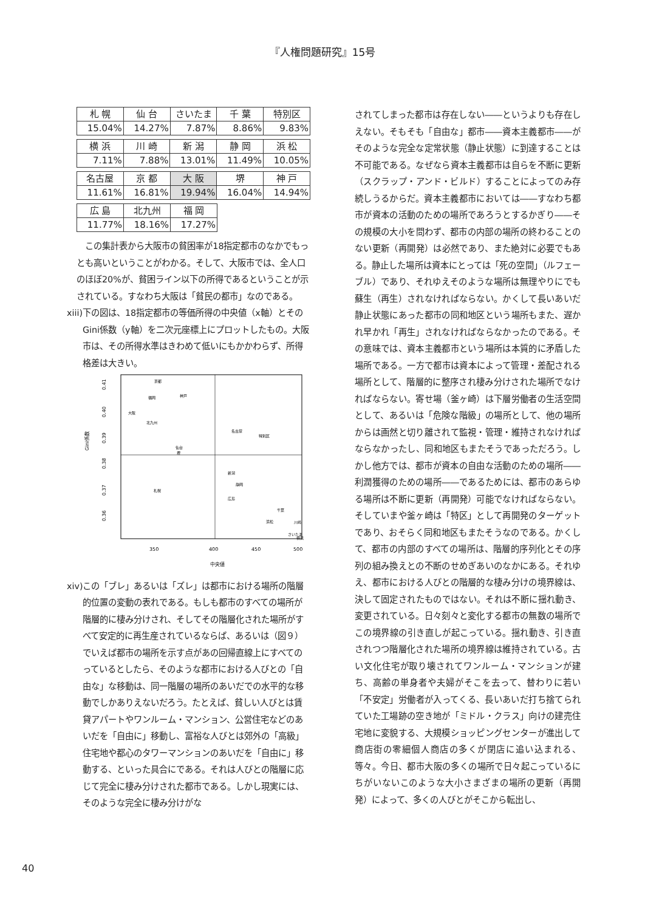『人権問題研究』15号
| 札 幌 | 仙 台 | さいたま | 千 葉 | 特別区 |
| 15.04% | 14.27% | 7.87% | 8.86% | 9.83% |
| 横 浜 | 川 崎 | 新 潟 | 静 岡 | 浜 松 |
| 7.11% | 7.88% | 13.01% | 11.49% | 10.05% |
| 名古屋 | 京 都 | 大 阪 | 堺 | 神 戸 |
| 11.61% | 16.81% | 19.94% | 16.04% | 14.94% |
| 広 島 | 北九州 | 福 岡 |
| 11.77% | 18.16% | 17.27% |
この集計表から大阪市の貧困率が18指定都市のなかでもっとも高いということがわかる。そして、大阪市では、全人口のほぼ20%が、貧困ライン以下の所得であるということが示されている。すなわち大阪は「貧民の都市」なのである。
xiii)
下の図は、18指定都市の等価所得の中央値（x軸）とそのGini係数（y軸）を二次元座標上にプロットしたもの。大阪市は、その所得水準はきわめて低いにもかかわらず、所得格差は大きい。
0.41
0.40
0.39
0.38
0.37
0.36
Gini係数
350
400
450
500
中央値
京都
福岡
神戸
大阪
北九州
名古屋
特別区
仙台
堺
新潟
静岡
札幌
広島
千葉
浜松
川崎
さいたま
横浜
xiv)
この「ブレ」あるいは「ズレ」は都市における場所の階層的位置の変動の表れである。もしも都市のすべての場所が階層的に棲み分けされ、そしてその階層化された場所がすべて安定的に再生産されているならば、あるいは（図９）でいえば都市の場所を示す点があの回帰直線上にすべてのっているとしたら、そのような都市における人びとの「自由な」な移動は、同一階層の場所のあいだでの水平的な移動でしかありえないだろう。たとえば、貧しい人びとは賃貸アパートやワンルーム・マンション、公営住宅などのあいだを「自由に」移動し、富裕な人びとは郊外の「高級」住宅地や都心のタワーマンションのあいだを「自由に」移動する、といった具合にである。それは人びとの階層に応じて完全に棲み分けされた都市である。しかし現実には、そのような完全に棲み分けがな
されてしまった都市は存在しない――というよりも存在しえない。そもそも「自由な」都市――資本主義都市――がそのような完全な定常状態（静止状態）に到達することは不可能である。なぜなら資本主義都市は自らを不断に更新（スクラップ・アンド・ビルド）することによってのみ存続しうるからだ。資本主義都市においては――すなわち都市が資本の活動のための場所であろうとするかぎり――その規模の大小を問わず、都市の内部の場所の終わることのない更新（再開発）は必然であり、また絶対に必要でもある。静止した場所は資本にとっては「死の空間」（ルフェーブル）であり、それゆえそのような場所は無理やりにでも蘇生（再生）されなければならない。かくして長いあいだ静止状態にあった都市の同和地区という場所もまた、遅かれ早かれ「再生」されなければならなかったのである。その意味では、資本主義都市という場所は本質的に矛盾した場所である。一方で都市は資本によって管理・差配される場所として、階層的に整序され棲み分けされた場所でなければならない。寄せ場（釜ヶ崎）は下層労働者の生活空間として、あるいは「危険な階級」の場所として、他の場所からは画然と切り離されて監視・管理・維持されなければならなかったし、同和地区もまたそうであっただろう。しかし他方では、都市が資本の自由な活動のための場所――利潤獲得のための場所――であるためには、都市のあらゆる場所は不断に更新（再開発）可能でなければならない。そしていまや釜ヶ崎は「特区」として再開発のターゲットであり、おそらく同和地区もまたそうなのである。かくして、都市の内部のすべての場所は、階層的序列化とその序列の組み換えとの不断のせめぎあいのなかにある。それゆえ、都市における人びとの階層的な棲み分けの境界線は、決して固定されたものではない。それは不断に揺れ動き、変更されている。日々刻々と変化する都市の無数の場所でこの境界線の引き直しが起こっている。揺れ動き、引き直されつつ階層化された場所の境界線は維持されている。古い文化住宅が取り壊されてワンルーム・マンションが建ち、高齢の単身者や夫婦がそこを去って、替わりに若い「不安定」労働者が入ってくる、長いあいだ打ち捨てられていた工場跡の空き地が「ミドル・クラス」向けの建売住宅地に変貌する、大規模ショッピングセンターが進出して商店街の零細個人商店の多くが閉店に追い込まれる、等々。今日、都市大阪の多くの場所で日々起こっているにちがいないこのような大小さまざまの場所の更新（再開発）によって、多くの人びとがそこから転出し、
40